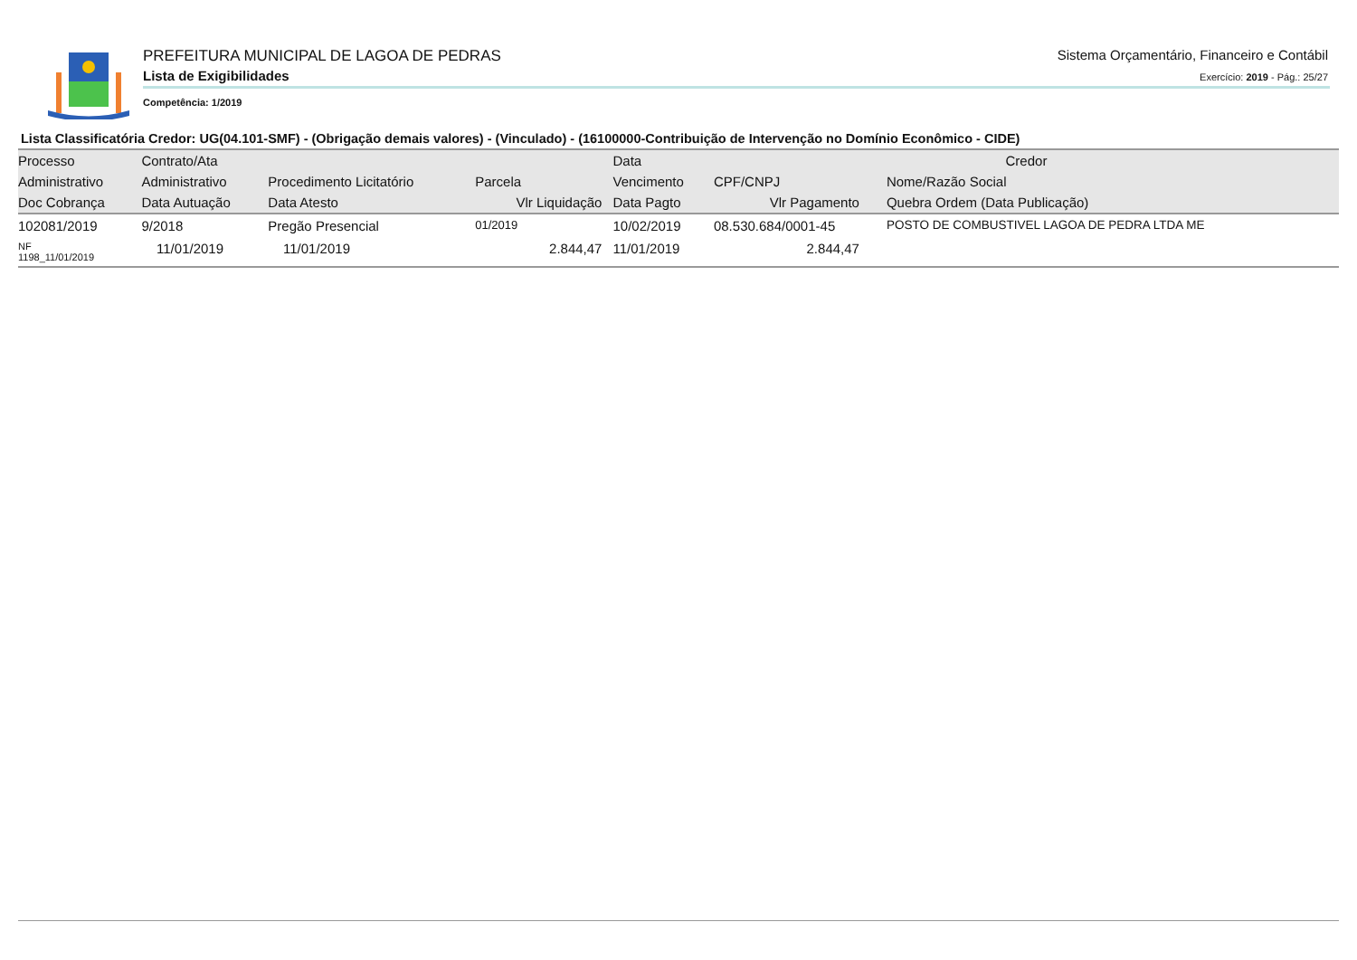PREFEITURA MUNICIPAL DE LAGOA DE PEDRAS
Lista de Exigibilidades
Sistema Orçamentário, Financeiro e Contábil
Exercício: 2019 - Pág.: 25/27
Competência: 1/2019
Lista Classificatória Credor: UG(04.101-SMF) - (Obrigação demais valores) - (Vinculado) - (16100000-Contribuição de Intervenção no Domínio Econômico - CIDE)
| Processo | Contrato/Ata | | | Data | Credor | |
| --- | --- | --- | --- | --- | --- | --- |
| Administrativo | Administrativo | Procedimento Licitatório | Parcela | Vencimento | CPF/CNPJ | Nome/Razão Social |
| Doc Cobrança | Data Autuação | Data Atesto | Vlr Liquidação | Data Pagto | Vlr Pagamento | Quebra Ordem (Data Publicação) |
| 102081/2019 | 9/2018 | Pregão Presencial | 01/2019 | 10/02/2019 | 08.530.684/0001-45 | POSTO DE COMBUSTIVEL LAGOA DE PEDRA LTDA ME |
| NF 1198_11/01/2019 | 11/01/2019 | 11/01/2019 | 2.844,47 | 11/01/2019 | 2.844,47 | |